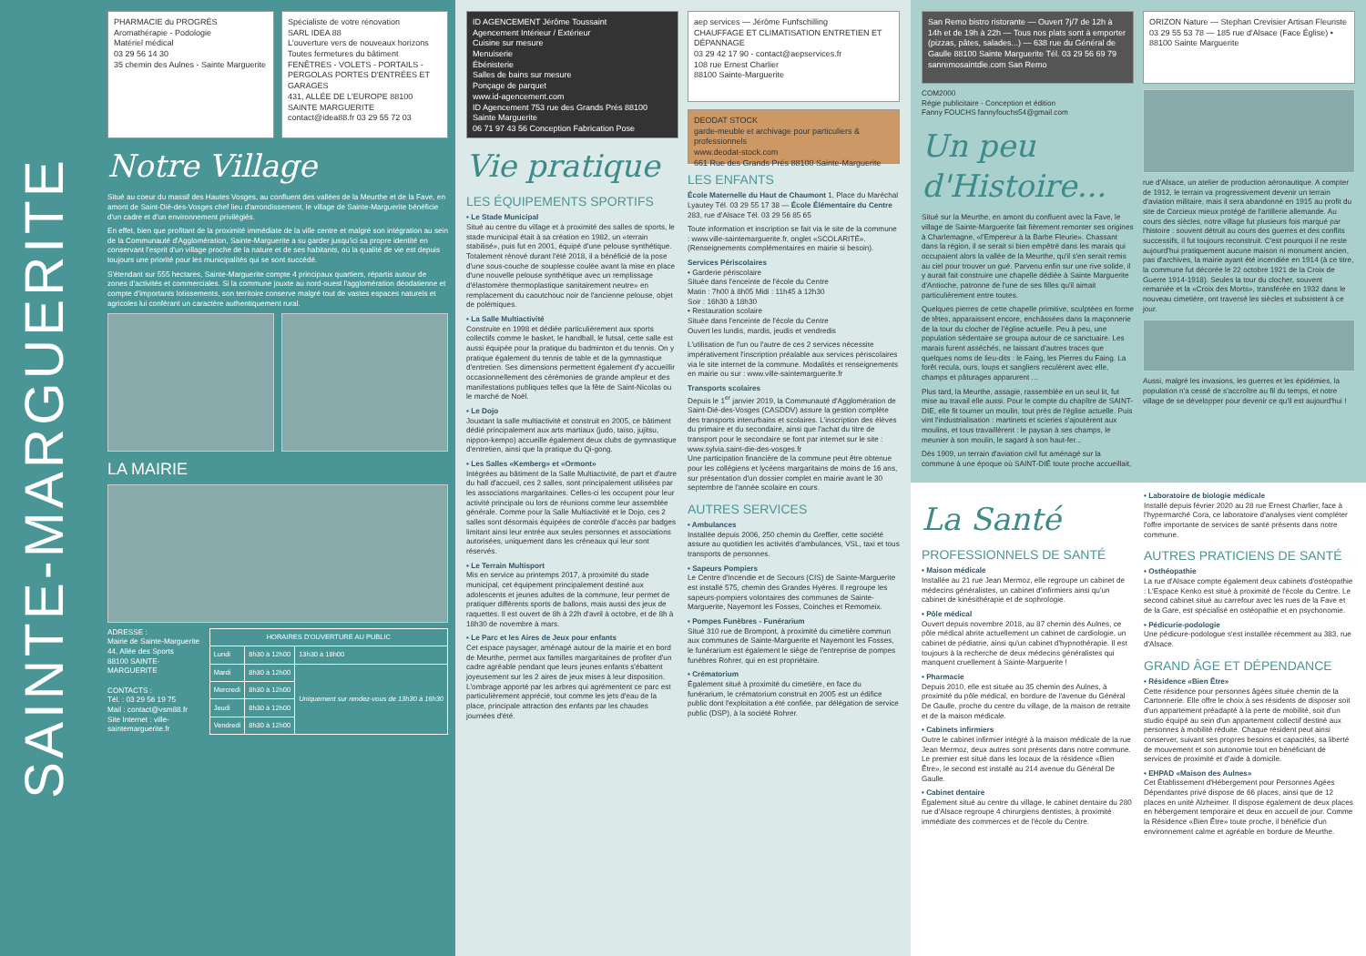SAINTE-MARGUERITE
PHARMACIE du PROGRÈS
Aromathérapie - Podologie
Matériel médical
03 29 56 14 30
35 chemin des Aulnes - Sainte Marguerite
Spécialiste de votre rénovation
SARL IDEA 88
L'ouverture vers de nouveaux horizons
Toutes fermetures du bâtiment
FENÊTRES - VOLETS - PORTAILS - PERGOLAS PORTES D'ENTRÉES ET GARAGES
431, ALLÉE DE L'EUROPE 88100 SAINTE MARGUERITE contact@idea88.fr 03 29 55 72 03
Notre Village
Situé au coeur du massif des Hautes Vosges, au confluent des vallées de la Meurthe et de la Fave, en amont de Saint-Dié-des-Vosges chef lieu d'arrondissement, le village de Sainte-Marguerite bénéficie d'un cadre et d'un environnement privilégiés.
En effet, bien que profitant de la proximité immédiate de la ville centre et malgré son intégration au sein de la Communauté d'Agglomération, Sainte-Marguerite a su garder jusqu'ici sa propre identité en conservant l'esprit d'un village proche de la nature et de ses habitants, où la qualité de vie est depuis toujours une priorité pour les municipalités qui se sont succédé.
S'étendant sur 555 hectares, Sainte-Marguerite compte 4 principaux quartiers, répartis autour de zones d'activités et commerciales. Si la commune jouxte au nord-ouest l'agglomération déodatienne et compte d'importants lotissements, son territoire conserve malgré tout de vastes espaces naturels et agricoles lui conférant un caractère authentiquement rural.
LA MAIRIE
ADRESSE :
Mairie de Sainte-Marguerite
44, Allée des Sports
88100 SAINTE-MARGUERITE
CONTACTS :
Tél. : 03 29 56 19 75
Mail : contact@vsm88.fr
Site Internet : ville-saintemarguerite.fr
| HORAIRES D'OUVERTURE AU PUBLIC | | |
| --- | --- | --- |
| Lundi | 8h30 à 12h00 | 13h30 à 18h00 |
| Mardi | 8h30 à 12h00 | Uniquement sur rendez-vous de 13h30 à 16h30 |
| Mercredi | 8h30 à 12h00 | |
| Jeudi | 8h30 à 12h00 | |
| Vendredi | 8h30 à 12h00 | |
ID AGENCEMENT Jérôme Toussaint
Agencement Intérieur / Extérieur
Cuisine sur mesure
Menuiserie
Ébénisterie
Salles de bains sur mesure
Ponçage de parquet
www.id-agencement.com
ID Agencement 753 rue des Grands Prés 88100 Sainte Marguerite
06 71 97 43 56 Conception Fabrication Pose
Vie pratique
LES ÉQUIPEMENTS SPORTIFS
• Le Stade Municipal
Situé au centre du village et à proximité des salles de sports, le stade municipal était à sa création en 1982, un «terrain stabilisé», puis fut en 2001, équipé d'une pelouse synthétique. Totalement rénové durant l'été 2018, il a bénéficié de la pose d'une sous-couche de souplesse coulée avant la mise en place d'une nouvelle pelouse synthétique avec un remplissage d'élastomère thermoplastique sanitairement neutre» en remplacement du caoutchouc noir de l'ancienne pelouse, objet de polémiques.
• La Salle Multiactivité
Construite en 1998 et dédiée particulièrement aux sports collectifs comme le basket, le handball, le futsal, cette salle est aussi équipée pour la pratique du badminton et du tennis. On y pratique également du tennis de table et de la gymnastique d'entretien. Ses dimensions permettent également d'y accueillir occasionnellement des cérémonies de grande ampleur et des manifestations publiques telles que la fête de Saint-Nicolas ou le marché de Noël.
• Le Dojo
Jouxtant la salle multiactivité et construit en 2005, ce bâtiment dédié principalement aux arts martiaux (judo, taïso, jujitsu, nippon-kempo) accueille également deux clubs de gymnastique d'entretien, ainsi que la pratique du Qi-gong.
• Les Salles «Kemberg» et «Ormont»
Intégrées au bâtiment de la Salle Multiactivité, de part et d'autre du hall d'accueil, ces 2 salles, sont principalement utilisées par les associations margaritaines. Celles-ci les occupent pour leur activité principale ou lors de réunions comme leur assemblée générale. Comme pour la Salle Multiactivité et le Dojo, ces 2 salles sont désormais équipées de contrôle d'accès par badges limitant ainsi leur entrée aux seules personnes et associations autorisées, uniquement dans les créneaux qui leur sont réservés.
• Le Terrain Multisport
Mis en service au printemps 2017, à proximité du stade municipal, cet équipement principalement destiné aux adolescents et jeunes adultes de la commune, leur permet de pratiquer différents sports de ballons, mais aussi des jeux de raquettes. Il est ouvert de 8h à 22h d'avril à octobre, et de 8h à 18h30 de novembre à mars.
• Le Parc et les Aires de Jeux pour enfants
Cet espace paysager, aménagé autour de la mairie et en bord de Meurthe, permet aux familles margaritaines de profiter d'un cadre agréable pendant que leurs jeunes enfants s'ébattent joyeusement sur les 2 aires de jeux mises à leur disposition. L'ombrage apporté par les arbres qui agrémentent ce parc est particulièrement apprécié, tout comme les jets d'eau de la place, principale attraction des enfants par les chaudes journées d'été.
aep services — Jérôme Funfschilling
CHAUFFAGE ET CLIMATISATION ENTRETIEN ET DÉPANNAGE
03 29 42 17 90 - contact@aepservices.fr
108 rue Ernest Charlier
88100 Sainte-Marguerite
DEODAT STOCK
garde-meuble et archivage pour particuliers & professionnels
www.deodat-stock.com
661 Rue des Grands Prés 88100 Sainte-Marguerite
LES ENFANTS
École Maternelle du Haut de Chaumont 1, Place du Maréchal Lyautey Tél. 03 29 55 17 38 — École Élémentaire du Centre 283, rue d'Alsace Tél. 03 29 56 85 65
Toute information et inscription se fait via le site de la commune : www.ville-saintemarguerite.fr, onglet «SCOLARITÉ». (Renseignements complémentaires en mairie si besoin).
Services Périscolaires
• Garderie périscolaire
Située dans l'enceinte de l'école du Centre
Matin : 7h00 à 8h05 Midi : 11h45 à 12h30
Soir : 16h30 à 18h30
• Restauration scolaire
Située dans l'enceinte de l'école du Centre
Ouvert les lundis, mardis, jeudis et vendredis
L'utilisation de l'un ou l'autre de ces 2 services nécessite impérativement l'inscription préalable aux services périscolaires via le site internet de la commune. Modalités et renseignements en mairie ou sur : www.ville-saintemarguerite.fr
Transports scolaires
Depuis le 1<sup>er</sup> janvier 2019, la Communauté d'Agglomération de Saint-Dié-des-Vosges (CASDDV) assure la gestion complète des transports interurbains et scolaires. L'inscription des élèves du primaire et du secondaire, ainsi que l'achat du titre de transport pour le secondaire se font par internet sur le site : www.sylvia.saint-die-des-vosges.fr
Une participation financière de la commune peut être obtenue pour les collégiens et lycéens margaritains de moins de 16 ans, sur présentation d'un dossier complet en mairie avant le 30 septembre de l'année scolaire en cours.
AUTRES SERVICES
• Ambulances
Installée depuis 2006, 250 chemin du Greffier, cette société assure au quotidien les activités d'ambulances, VSL, taxi et tous transports de personnes.
• Sapeurs Pompiers
Le Centre d'Incendie et de Secours (CIS) de Sainte-Marguerite est installé 575, chemin des Grandes Hyères. Il regroupe les sapeurs-pompiers volontaires des communes de Sainte-Marguerite, Nayemont les Fosses, Coinches et Remomeix.
• Pompes Funèbres - Funérarium
Situé 310 rue de Brompont, à proximité du cimetière commun aux communes de Sainte-Marguerite et Nayemont les Fosses, le funérarium est également le siège de l'entreprise de pompes funèbres Rohrer, qui en est propriétaire.
• Crématorium
Également situé à proximité du cimetière, en face du funérarium, le crématorium construit en 2005 est un édifice public dont l'exploitation a été confiée, par délégation de service public (DSP), à la société Rohrer.
San Remo bistro ristorante — Ouvert 7j/7 de 12h à 14h et de 19h à 22h — Tous nos plats sont à emporter (pizzas, pâtes, salades...) — 638 rue du Général de Gaulle 88100 Sainte Marguerite Tél. 03 29 56 69 79 sanremosaintdie.com San Remo
COM2000
Régie publicitaire - Conception et édition
Fanny FOUCHS fannyfouchs54@gmail.com
Un peu d'Histoire...
Situé sur la Meurthe, en amont du confluent avec la Fave, le village de Sainte-Marguerite fait fièrement remonter ses origines à Charlemagne, «l'Empereur à la Barbe Fleurie». Chassant dans la région, il se serait si bien empêtré dans les marais qui occupaient alors la vallée de la Meurthe, qu'il s'en serait remis au ciel pour trouver un gué. Parvenu enfin sur une rive solide, il y aurait fait construire une chapelle dédiée à Sainte Marguerite d'Antioche, patronne de l'une de ses filles qu'il aimait particulièrement entre toutes.
Quelques pierres de cette chapelle primitive, sculptées en forme de têtes, apparaissent encore, enchâssées dans la maçonnerie de la tour du clocher de l'église actuelle. Peu à peu, une population sédentaire se groupa autour de ce sanctuaire. Les marais furent asséchés, ne laissant d'autres traces que quelques noms de lieu-dits : le Faing, les Pierres du Faing. La forêt recula, ours, loups et sangliers reculèrent avec elle, champs et pâturages apparurent ...
Plus tard, la Meurthe, assagie, rassemblée en un seul lit, fut mise au travail elle aussi. Pour le compte du chapître de SAINT-DIE, elle fit tourner un moulin, tout près de l'église actuelle. Puis vint l'industrialisation : martinets et scieries s'ajoutèrent aux moulins, et tous travaillèrent : le paysan à ses champs, le meunier à son moulin, le sagard à son haut-fer...
Dès 1909, un terrain d'aviation civil fut aménagé sur la commune à une époque où SAINT-DIÉ toute proche accueillait,
ORIZON Nature — Stephan Crevisier Artisan Fleuriste 03 29 55 53 78 — 185 rue d'Alsace (Face Église) • 88100 Sainte Marguerite
rue d'Alsace, un atelier de production aéronautique. A compter de 1912, le terrain va progressivement devenir un terrain d'aviation militaire, mais il sera abandonné en 1915 au profit du site de Corcieux mieux protégé de l'artillerie allemande. Au cours des siècles, notre village fut plusieurs fois marqué par l'histoire : souvent détruit au cours des guerres et des conflits successifs, il fut toujours reconstruit. C'est pourquoi il ne reste aujourd'hui pratiquement aucune maison ni monument ancien, pas d'archives, la mairie ayant été incendiée en 1914 (à ce titre, la commune fut décorée le 22 octobre 1921 de la Croix de Guerre 1914-1918). Seules la tour du clocher, souvent remaniée et la «Croix des Morts», transférée en 1932 dans le nouveau cimetière, ont traversé les siècles et subsistent à ce jour.
Aussi, malgré les invasions, les guerres et les épidémies, la population n'a cessé de s'accroître au fil du temps, et notre village de se développer pour devenir ce qu'il est aujourd'hui !
La Santé
PROFESSIONNELS DE SANTÉ
• Maison médicale
Installée au 21 rue Jean Mermoz, elle regroupe un cabinet de médecins généralistes, un cabinet d'infirmiers ainsi qu'un cabinet de kinésithérapie et de sophrologie.
• Pôle médical
Ouvert depuis novembre 2018, au 87 chemin des Aulnes, ce pôle médical abrite actuellement un cabinet de cardiologie, un cabinet de pédiatrie, ainsi qu'un cabinet d'hypnothérapie. Il est toujours à la recherche de deux médecins généralistes qui manquent cruellement à Sainte-Marguerite !
• Pharmacie
Depuis 2010, elle est située au 35 chemin des Aulnes, à proximité du pôle médical, en bordure de l'avenue du Général De Gaulle, proche du centre du village, de la maison de retraite et de la maison médicale.
• Cabinets infirmiers
Outre le cabinet infirmier intégré à la maison médicale de la rue Jean Mermoz, deux autres sont présents dans notre commune. Le premier est situé dans les locaux de la résidence «Bien Être», le second est installé au 214 avenue du Général De Gaulle.
• Cabinet dentaire
Également situé au centre du village, le cabinet dentaire du 280 rue d'Alsace regroupe 4 chirurgiens dentistes, à proximité immédiate des commerces et de l'école du Centre.
• Laboratoire de biologie médicale
Installé depuis février 2020 au 28 rue Ernest Charlier, face à l'hypermarché Cora, ce laboratoire d'analyses vient compléter l'offre importante de services de santé présents dans notre commune.
AUTRES PRATICIENS DE SANTÉ
• Osthéopathie
La rue d'Alsace compte également deux cabinets d'ostéopathie : L'Espace Kenko est situé à proximité de l'école du Centre. Le second cabinet situé au carrefour avec les rues de la Fave et de la Gare, est spécialisé en ostéopathie et en psychonomie.
• Pédicurie-podologie
Une pédicure-podologue s'est installée récemment au 383, rue d'Alsace.
GRAND ÂGE ET DÉPENDANCE
• Résidence «Bien Être»
Cette résidence pour personnes âgées située chemin de la Cartonnerie. Elle offre le choix à ses résidents de disposer soit d'un appartement préadapté à la perte de mobilité, soit d'un studio équipé au sein d'un appartement collectif destiné aux personnes à mobilité réduite. Chaque résident peut ainsi conserver, suivant ses propres besoins et capacités, sa liberté de mouvement et son autonomie tout en bénéficiant de services de proximité et d'aide à domicile.
• EHPAD «Maison des Aulnes»
Cet Établissement d'Hébergement pour Personnes Agées Dépendantes privé dispose de 66 places, ainsi que de 12 places en unité Alzheimer. Il dispose également de deux places en hébergement temporaire et deux en accueil de jour. Comme la Résidence «Bien Être» toute proche, il bénéficie d'un environnement calme et agréable en bordure de Meurthe.